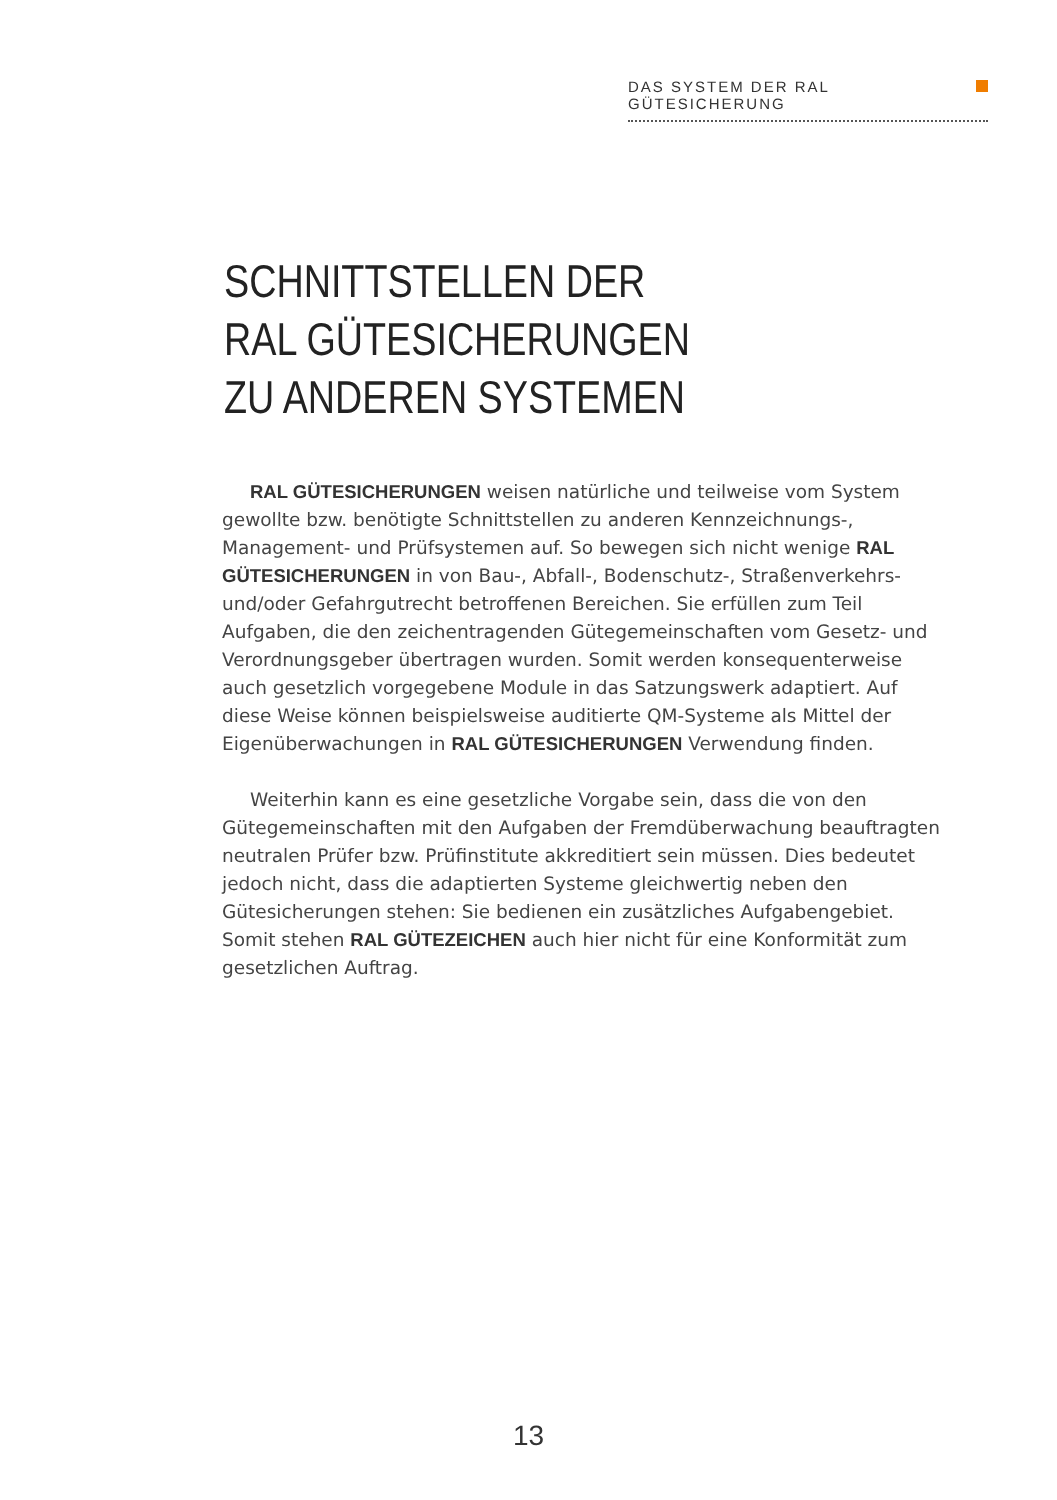DAS SYSTEM DER RAL GÜTESICHERUNG
SCHNITTSTELLEN DER
RAL GÜTESICHERUNGEN
ZU ANDEREN SYSTEMEN
RAL GÜTESICHERUNGEN weisen natürliche und teilweise vom System gewollte bzw. benötigte Schnittstellen zu anderen Kennzeichnungs-, Management- und Prüfsystemen auf. So bewegen sich nicht wenige RAL GÜTESICHERUNGEN in von Bau-, Abfall-, Bodenschutz-, Straßenverkehrs- und/oder Gefahrgutrecht betroffenen Bereichen. Sie erfüllen zum Teil Aufgaben, die den zeichentragenden Gütegemeinschaften vom Gesetz- und Verordnungsgeber übertragen wurden. Somit werden konsequenterweise auch gesetzlich vorgegebene Module in das Satzungswerk adaptiert. Auf diese Weise können beispielsweise auditierte QM-Systeme als Mittel der Eigenüberwachungen in RAL GÜTESICHERUNGEN Verwendung finden.
Weiterhin kann es eine gesetzliche Vorgabe sein, dass die von den Gütegemeinschaften mit den Aufgaben der Fremdüberwachung beauftragten neutralen Prüfer bzw. Prüfinstitute akkreditiert sein müssen. Dies bedeutet jedoch nicht, dass die adaptierten Systeme gleichwertig neben den Gütesicherungen stehen: Sie bedienen ein zusätzliches Aufgabengebiet. Somit stehen RAL GÜTEZEICHEN auch hier nicht für eine Konformität zum gesetzlichen Auftrag.
13